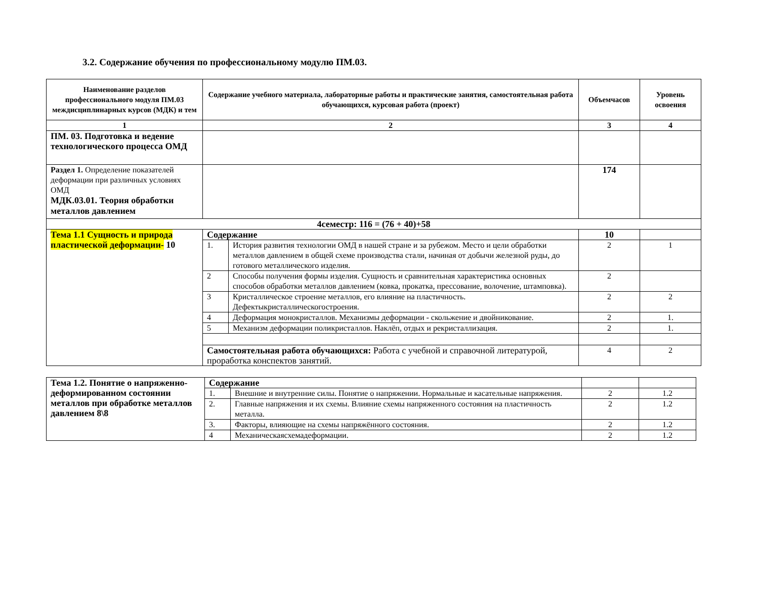3.2. Содержание обучения по профессиональному модулю ПМ.03.
| Наименование разделов профессионального модуля ПМ.03 междисциплинарных курсов (МДК) и тем | Содержание учебного материала, лабораторные работы и практические занятия, самостоятельная работа обучающихся, курсовая работа (проект) | | Объемчасов | Уровень освоения |
| --- | --- | --- | --- | --- |
| 1 | 2 | | 3 | 4 |
| ПМ. 03. Подготовка и ведение технологического процесса ОМД | | | | |
| Раздел 1. Определение показателей деформации при различных условиях ОМД МДК.03.01. Теория обработки металлов давлением | | | 174 | |
| 4семестр: 116 = (76 + 40)+58 | | | | |
| Тема 1.1 Сущность и природа пластической деформации- 10 | Содержание | | 10 | |
| | 1. | История развития технологии ОМД в нашей стране и за рубежом. Место и цели обработки металлов давлением в общей схеме производства стали, начиная от добычи железной руды, до готового металлического изделия. | 2 | 1 |
| | 2 | Способы получения формы изделия. Сущность и сравнительная характеристика основных способов обработки металлов давлением (ковка, прокатка, прессование, волочение, штамповка). | 2 | |
| | 3 | Кристаллическое строение металлов, его влияние на пластичность. Дефектыкристаллическогостроения. | 2 | 2 |
| | 4 | Деформация монокристаллов. Механизмы деформации - скольжение и двойникование. | 2 | 1. |
| | 5 | Механизм деформации поликристаллов. Наклёп, отдых и рекристаллизация. | 2 | 1. |
| | Самостоятельная работа обучающихся: Работа с учебной и справочной литературой, проработка конспектов занятий. | | 4 | 2 |
| Тема 1.2. Понятие о напряженно-деформированном состоянии металлов при обработке металлов давлением 8\8 | Содержание | | | |
| | 1. | Внешние и внутренние силы. Понятие о напряжении. Нормальные и касательные напряжения. | 2 | 1.2 |
| | 2. | Главные напряжения и их схемы. Влияние схемы напряженного состояния на пластичность металла. | 2 | 1.2 |
| | 3. | Факторы, влияющие на схемы напряжённого состояния. | 2 | 1.2 |
| | 4 | Механическаясхемадеформации. | 2 | 1.2 |